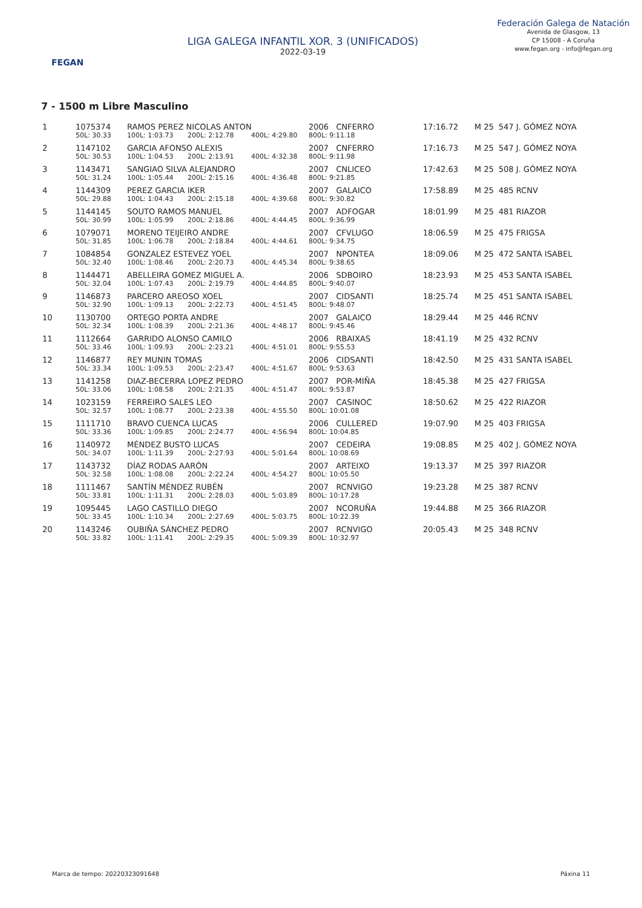FEGAN
LIGA GALEGA INFANTIL XOR. 3 (UNIFICADOS)
2022-03-19
Federación Galega de Natación
Avenida de Glasgow, 13
CP 15008 - A Coruña
www.fegan.org - info@fegan.org
7 - 1500 m Libre Masculino
| 1 | 1075374 | RAMOS PEREZ NICOLAS ANTON | | | 2006 CNFERRO | | 17:16.72 | M 25 | 547 J. GÓMEZ NOYA |
| | 50L: 30.33 | 100L: 1:03.73 | 200L: 2:12.78 | 400L: 4:29.80 | 800L: 9:11.18 | | | | |
| 2 | 1147102 | GARCIA AFONSO ALEXIS | | | 2007 CNFERRO | | 17:16.73 | M 25 | 547 J. GÓMEZ NOYA |
| | 50L: 30.53 | 100L: 1:04.53 | 200L: 2:13.91 | 400L: 4:32.38 | 800L: 9:11.98 | | | | |
| 3 | 1143471 | SANGIAO SILVA ALEJANDRO | | | 2007 CNLICEO | | 17:42.63 | M 25 | 508 J. GÓMEZ NOYA |
| | 50L: 31.24 | 100L: 1:05.44 | 200L: 2:15.16 | 400L: 4:36.48 | 800L: 9:21.85 | | | | |
| 4 | 1144309 | PEREZ GARCIA IKER | | | 2007 GALAICO | | 17:58.89 | M 25 | 485 RCNV |
| | 50L: 29.88 | 100L: 1:04.43 | 200L: 2:15.18 | 400L: 4:39.68 | 800L: 9:30.82 | | | | |
| 5 | 1144145 | SOUTO RAMOS MANUEL | | | 2007 ADFOGAR | | 18:01.99 | M 25 | 481 RIAZOR |
| | 50L: 30.99 | 100L: 1:05.99 | 200L: 2:18.86 | 400L: 4:44.45 | 800L: 9:36.99 | | | | |
| 6 | 1079071 | MORENO TEIJEIRO ANDRE | | | 2007 CFVLUGO | | 18:06.59 | M 25 | 475 FRIGSA |
| | 50L: 31.85 | 100L: 1:06.78 | 200L: 2:18.84 | 400L: 4:44.61 | 800L: 9:34.75 | | | | |
| 7 | 1084854 | GONZALEZ ESTEVEZ YOEL | | | 2007 NPONTEA | | 18:09.06 | M 25 | 472 SANTA ISABEL |
| | 50L: 32.40 | 100L: 1:08.46 | 200L: 2:20.73 | 400L: 4:45.34 | 800L: 9:38.65 | | | | |
| 8 | 1144471 | ABELLEIRA GOMEZ MIGUEL A. | | | 2006 SDBOIRO | | 18:23.93 | M 25 | 453 SANTA ISABEL |
| | 50L: 32.04 | 100L: 1:07.43 | 200L: 2:19.79 | 400L: 4:44.85 | 800L: 9:40.07 | | | | |
| 9 | 1146873 | PARCERO AREOSO XOEL | | | 2007 CIDSANTI | | 18:25.74 | M 25 | 451 SANTA ISABEL |
| | 50L: 32.90 | 100L: 1:09.13 | 200L: 2:22.73 | 400L: 4:51.45 | 800L: 9:48.07 | | | | |
| 10 | 1130700 | ORTEGO PORTA ANDRE | | | 2007 GALAICO | | 18:29.44 | M 25 | 446 RCNV |
| | 50L: 32.34 | 100L: 1:08.39 | 200L: 2:21.36 | 400L: 4:48.17 | 800L: 9:45.46 | | | | |
| 11 | 1112664 | GARRIDO ALONSO CAMILO | | | 2006 RBAIXAS | | 18:41.19 | M 25 | 432 RCNV |
| | 50L: 33.46 | 100L: 1:09.93 | 200L: 2:23.21 | 400L: 4:51.01 | 800L: 9:55.53 | | | | |
| 12 | 1146877 | REY MUNIN TOMAS | | | 2006 CIDSANTI | | 18:42.50 | M 25 | 431 SANTA ISABEL |
| | 50L: 33.34 | 100L: 1:09.53 | 200L: 2:23.47 | 400L: 4:51.67 | 800L: 9:53.63 | | | | |
| 13 | 1141258 | DIAZ-BECERRA LOPEZ PEDRO | | | 2007 POR-MIÑA | | 18:45.38 | M 25 | 427 FRIGSA |
| | 50L: 33.06 | 100L: 1:08.58 | 200L: 2:21.35 | 400L: 4:51.47 | 800L: 9:53.87 | | | | |
| 14 | 1023159 | FERREIRO SALES LEO | | | 2007 CASINOC | | 18:50.62 | M 25 | 422 RIAZOR |
| | 50L: 32.57 | 100L: 1:08.77 | 200L: 2:23.38 | 400L: 4:55.50 | 800L: 10:01.08 | | | | |
| 15 | 1111710 | BRAVO CUENCA LUCAS | | | 2006 CULLERED | | 19:07.90 | M 25 | 403 FRIGSA |
| | 50L: 33.36 | 100L: 1:09.85 | 200L: 2:24.77 | 400L: 4:56.94 | 800L: 10:04.85 | | | | |
| 16 | 1140972 | MÉNDEZ BUSTO LUCAS | | | 2007 CEDEIRA | | 19:08.85 | M 25 | 402 J. GÓMEZ NOYA |
| | 50L: 34.07 | 100L: 1:11.39 | 200L: 2:27.93 | 400L: 5:01.64 | 800L: 10:08.69 | | | | |
| 17 | 1143732 | DÍAZ RODAS AARÓN | | | 2007 ARTEIXO | | 19:13.37 | M 25 | 397 RIAZOR |
| | 50L: 32.58 | 100L: 1:08.08 | 200L: 2:22.24 | 400L: 4:54.27 | 800L: 10:05.50 | | | | |
| 18 | 1111467 | SANTÍN MÉNDEZ RUBÉN | | | 2007 RCNVIGO | | 19:23.28 | M 25 | 387 RCNV |
| | 50L: 33.81 | 100L: 1:11.31 | 200L: 2:28.03 | 400L: 5:03.89 | 800L: 10:17.28 | | | | |
| 19 | 1095445 | LAGO CASTILLO DIEGO | | | 2007 NCORUÑA | | 19:44.88 | M 25 | 366 RIAZOR |
| | 50L: 33.45 | 100L: 1:10.34 | 200L: 2:27.69 | 400L: 5:03.75 | 800L: 10:22.39 | | | | |
| 20 | 1143246 | OUBIÑA SÁNCHEZ PEDRO | | | 2007 RCNVIGO | | 20:05.43 | M 25 | 348 RCNV |
| | 50L: 33.82 | 100L: 1:11.41 | 200L: 2:29.35 | 400L: 5:09.39 | 800L: 10:32.97 | | | | |
Marca de tempo: 20220323091648 Páxina 11